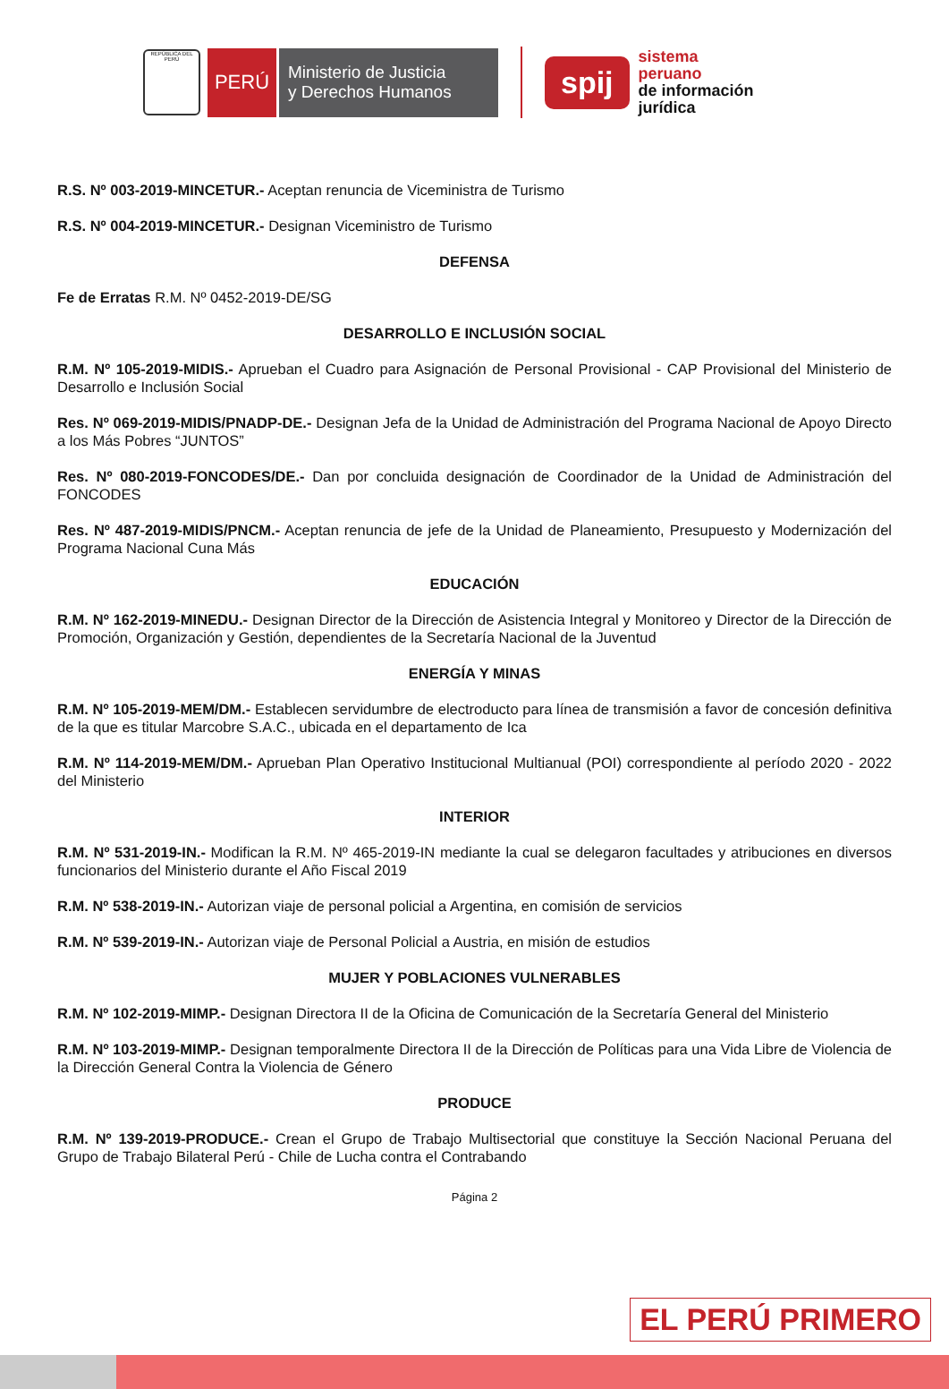REPÚBLICA DEL PERÚ
PERÚ
Ministerio de Justicia
y Derechos Humanos
spij
sistema
peruano
de información
jurídica
R.S. Nº 003-2019-MINCETUR.- Aceptan renuncia de Viceministra de Turismo
R.S. Nº 004-2019-MINCETUR.- Designan Viceministro de Turismo
DEFENSA
Fe de Erratas R.M. Nº 0452-2019-DE/SG
DESARROLLO E INCLUSIÓN SOCIAL
R.M. Nº 105-2019-MIDIS.- Aprueban el Cuadro para Asignación de Personal Provisional - CAP Provisional del Ministerio de Desarrollo e Inclusión Social
Res. Nº 069-2019-MIDIS/PNADP-DE.- Designan Jefa de la Unidad de Administración del Programa Nacional de Apoyo Directo a los Más Pobres “JUNTOS”
Res. Nº 080-2019-FONCODES/DE.- Dan por concluida designación de Coordinador de la Unidad de Administración del FONCODES
Res. Nº 487-2019-MIDIS/PNCM.- Aceptan renuncia de jefe de la Unidad de Planeamiento, Presupuesto y Modernización del Programa Nacional Cuna Más
EDUCACIÓN
R.M. Nº 162-2019-MINEDU.- Designan Director de la Dirección de Asistencia Integral y Monitoreo y Director de la Dirección de Promoción, Organización y Gestión, dependientes de la Secretaría Nacional de la Juventud
ENERGÍA Y MINAS
R.M. Nº 105-2019-MEM/DM.- Establecen servidumbre de electroducto para línea de transmisión a favor de concesión definitiva de la que es titular Marcobre S.A.C., ubicada en el departamento de Ica
R.M. Nº 114-2019-MEM/DM.- Aprueban Plan Operativo Institucional Multianual (POI) correspondiente al período 2020 - 2022 del Ministerio
INTERIOR
R.M. Nº 531-2019-IN.- Modifican la R.M. Nº 465-2019-IN mediante la cual se delegaron facultades y atribuciones en diversos funcionarios del Ministerio durante el Año Fiscal 2019
R.M. Nº 538-2019-IN.- Autorizan viaje de personal policial a Argentina, en comisión de servicios
R.M. Nº 539-2019-IN.- Autorizan viaje de Personal Policial a Austria, en misión de estudios
MUJER Y POBLACIONES VULNERABLES
R.M. Nº 102-2019-MIMP.- Designan Directora II de la Oficina de Comunicación de la Secretaría General del Ministerio
R.M. Nº 103-2019-MIMP.- Designan temporalmente Directora II de la Dirección de Políticas para una Vida Libre de Violencia de la Dirección General Contra la Violencia de Género
PRODUCE
R.M. Nº 139-2019-PRODUCE.- Crean el Grupo de Trabajo Multisectorial que constituye la Sección Nacional Peruana del Grupo de Trabajo Bilateral Perú - Chile de Lucha contra el Contrabando
Página 2
EL PERÚ PRIMERO